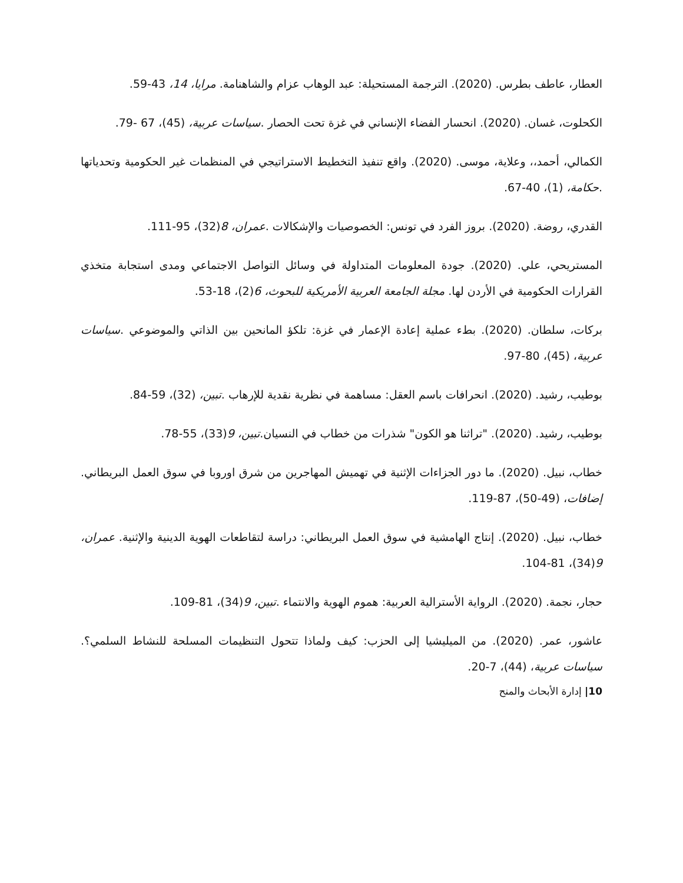العطار، عاطف بطرس. (2020). الترجمة المستحيلة: عبد الوهاب عزام والشاهنامة. مرايا، 14، 43-59.
الكحلوت، غسان. (2020). انحسار الفضاء الإنساني في غزة تحت الحصار .سياسات عربية، (45)، 67 -79.
الكمالي، أحمد،، وعلاية، موسى. (2020). واقع تنفيذ التخطيط الاستراتيجي في المنظمات غير الحكومية وتحدياتها .حكامة، (1)، 40-67.
القدري، روضة. (2020). بروز الفرد في تونس: الخصوصيات والإشكالات .عمران، 8(32)، 95-111.
المستريحي، علي. (2020). جودة المعلومات المتداولة في وسائل التواصل الاجتماعي ومدى استجابة متخذي القرارات الحكومية في الأردن لها. مجلة الجامعة العربية الأمريكية للبحوث، 6(2)، 18-53.
بركات، سلطان. (2020). بطء عملية إعادة الإعمار في غزة: تلكؤ المانحين بين الذاتي والموضوعي .سياسات عربية، (45)، 80-97.
بوطيب، رشيد. (2020). انحرافات باسم العقل: مساهمة في نظرية نقدية للإرهاب .تبين، (32)، 59-84.
بوطيب، رشيد. (2020). "تراثنا هو الكون" شذرات من خطاب في النسيان.تبين، 9(33)، 55-78.
خطاب، نبيل. (2020). ما دور الجزاءات الإثنية في تهميش المهاجرين من شرق اوروبا في سوق العمل البريطاني. إضافات، (49-50)، 87-119.
خطاب، نبيل. (2020). إنتاج الهامشية في سوق العمل البريطاني: دراسة لتقاطعات الهوية الدينية والإثنية. عمران، 9(34)، 81-104.
حجار، نجمة. (2020). الرواية الأسترالية العربية: هموم الهوية والانتماء .تبين، 9(34)، 81-109.
عاشور، عمر. (2020). من الميليشيا إلى الحزب: كيف ولماذا تتحول التنظيمات المسلحة للنشاط السلمي؟. سياسات عربية، (44)، 7-20.
10| إدارة الأبحاث والمنح